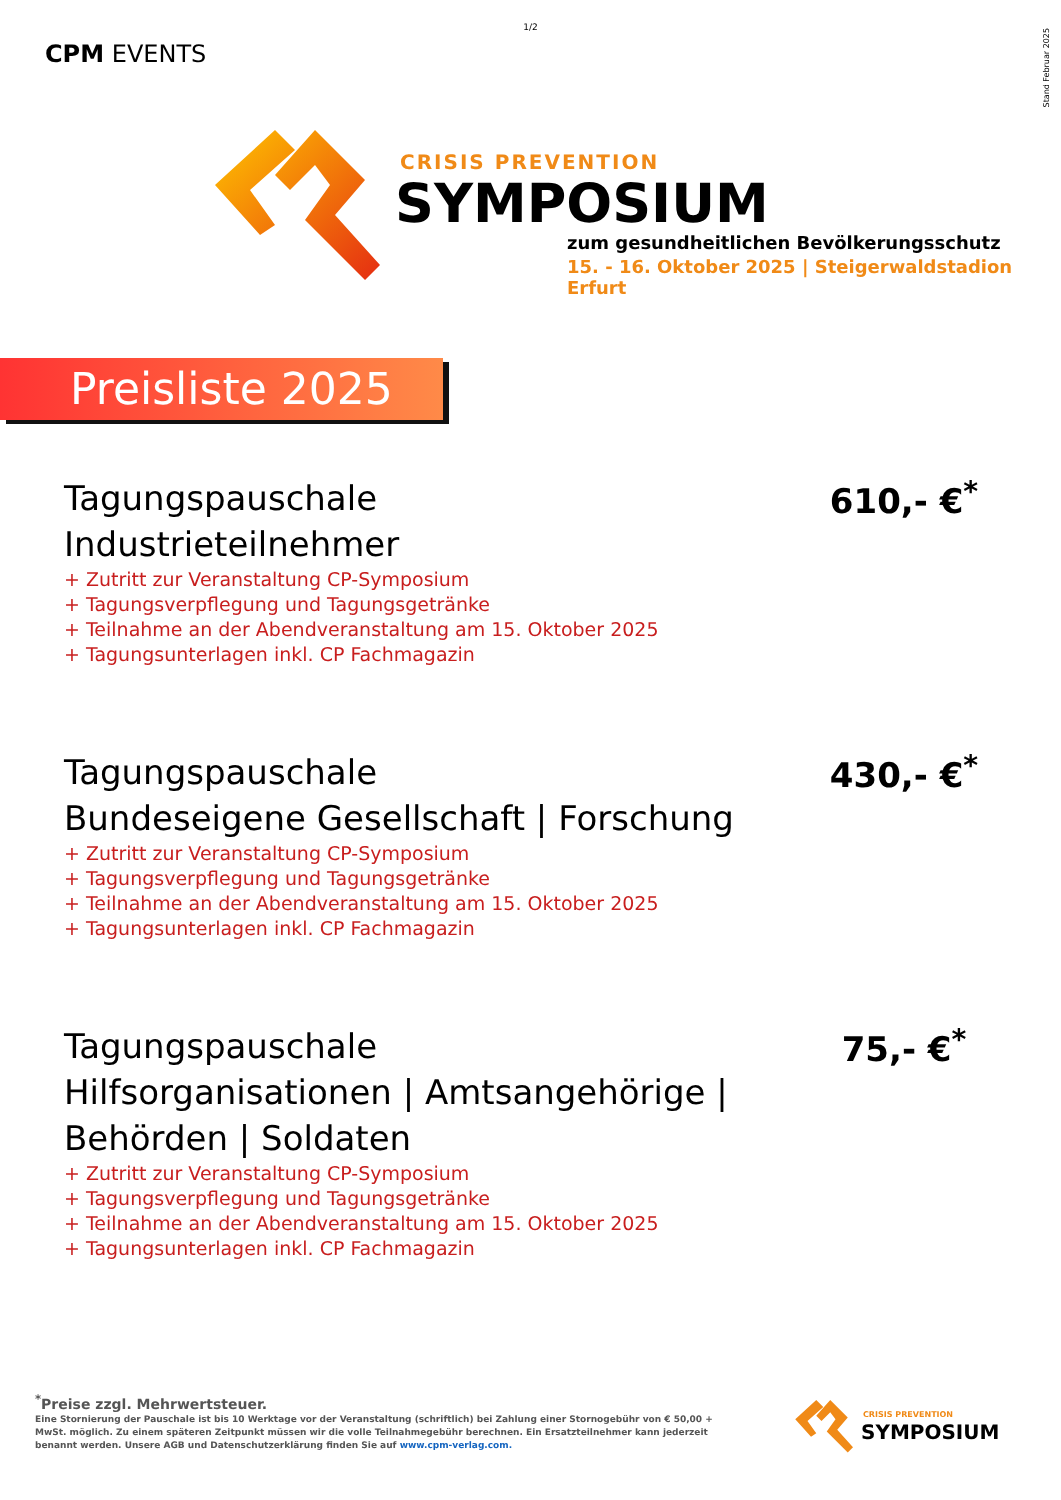1/2
Stand Februar 2025
CPM EVENTS
CRISIS PREVENTION
SYMPOSIUM
zum gesundheitlichen Bevölkerungsschutz
15. - 16. Oktober 2025 | Steigerwaldstadion Erfurt
Preisliste 2025
Tagungspauschale
Industrieteilnehmer
+ Zutritt zur Veranstaltung CP-Symposium
+ Tagungsverpflegung und Tagungsgetränke
+ Teilnahme an der Abendveranstaltung am 15. Oktober 2025
+ Tagungsunterlagen inkl. CP Fachmagazin
610,- €<sup>*</sup>
Tagungspauschale
Bundeseigene Gesellschaft | Forschung
+ Zutritt zur Veranstaltung CP-Symposium
+ Tagungsverpflegung und Tagungsgetränke
+ Teilnahme an der Abendveranstaltung am 15. Oktober 2025
+ Tagungsunterlagen inkl. CP Fachmagazin
430,- €<sup>*</sup>
Tagungspauschale
Hilfsorganisationen | Amtsangehörige |
Behörden | Soldaten
+ Zutritt zur Veranstaltung CP-Symposium
+ Tagungsverpflegung und Tagungsgetränke
+ Teilnahme an der Abendveranstaltung am 15. Oktober 2025
+ Tagungsunterlagen inkl. CP Fachmagazin
75,- €<sup>*</sup>
<sup>*</sup> Preise zzgl. Mehrwertsteuer.
Eine Stornierung der Pauschale ist bis 10 Werktage vor der Veranstaltung (schriftlich) bei Zahlung einer Stornogebühr von € 50,00 + MwSt. möglich. Zu einem späteren Zeitpunkt müssen wir die volle Teilnahmegebühr berechnen. Ein Ersatzteilnehmer kann jederzeit benannt werden. Unsere AGB und Datenschutzerklärung finden Sie auf www.cpm-verlag.com.
CRISIS PREVENTION
SYMPOSIUM